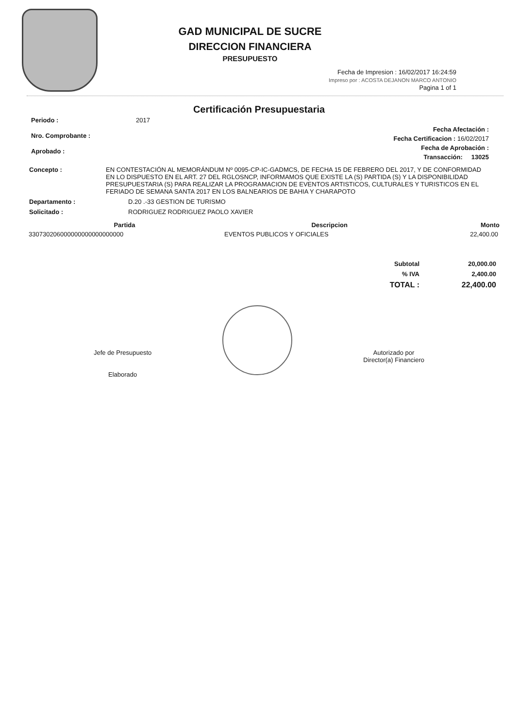GAD MUNICIPAL DE SUCRE
DIRECCION FINANCIERA
PRESUPUESTO
Fecha de Impresion : 16/02/2017 16:24:59
Impreso por : ACOSTA DEJANON MARCO ANTONIO
Pagina 1 of 1
Certificación Presupuestaria
| Periodo : | 2017 |
| Nro. Comprobante : | |
| Aprobado : | |
Fecha Afectación :
Fecha Certificacion : 16/02/2017
Fecha de Aprobación :
Transacción: 13025
| Concepto : | EN CONTESTACIÓN AL MEMORÁNDUM Nº 0095-CP-IC-GADMCS, DE FECHA 15 DE FEBRERO DEL 2017, Y DE CONFORMIDAD EN LO DISPUESTO EN EL ART. 27 DEL RGLOSNCP, INFORMAMOS QUE EXISTE LA (S) PARTIDA (S) Y LA DISPONIBILIDAD PRESUPUESTARIA (S) PARA REALIZAR LA PROGRAMACION DE EVENTOS ARTISTICOS, CULTURALES Y TURISTICOS EN EL FERIADO DE SEMANA SANTA 2017 EN LOS BALNEARIOS DE BAHIA Y CHARAPOTO |
| Departamento : | D.20 .-33 GESTION DE TURISMO |
| Solicitado : | RODRIGUEZ RODRIGUEZ PAOLO XAVIER |
| Partida | Descripcion | Monto |
| --- | --- | --- |
| 330730206000000000000000000 | EVENTOS PUBLICOS Y OFICIALES | 22,400.00 |
| Subtotal | 20,000.00 |
| % IVA | 2,400.00 |
| TOTAL : | 22,400.00 |
Jefe de Presupuesto
Elaborado
Autorizado por
Director(a) Financiero